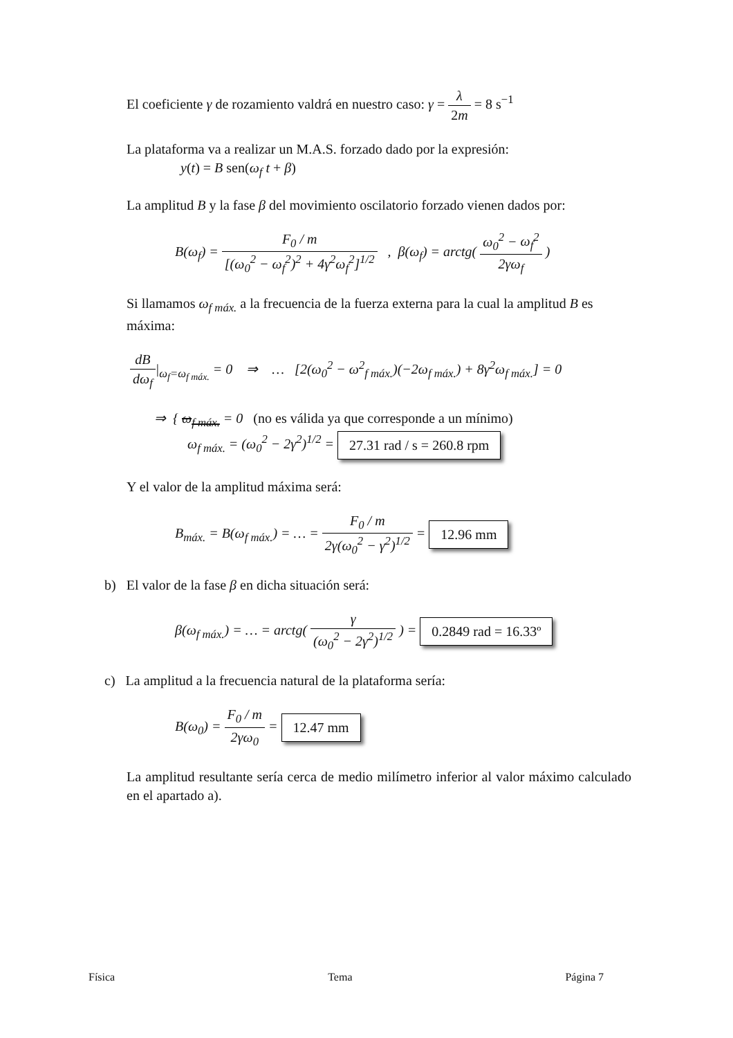El coeficiente γ de rozamiento valdrá en nuestro caso: γ = λ 2m = 8 s<sup>−1</sup>
La plataforma va a realizar un M.A.S. forzado dado por la expresión:
y(t) = B sen(ω<sub>f</sub> t + β)
La amplitud B y la fase β del movimiento oscilatorio forzado vienen dados por:
B(ω<sub>f</sub>) = F<sub>0</sub> / m [(ω<sub>0</sub><sup>2</sup> − ω<sub>f</sub><sup>2</sup>)<sup>2</sup> + 4γ<sup>2</sup>ω<sub>f</sub><sup>2</sup>]<sup>1/2</sup> , β(ω<sub>f</sub>) = arctg( ω<sub>0</sub><sup>2</sup> − ω<sub>f</sub><sup>2</sup> 2γω<sub>f</sub> )
Si llamamos ω<sub>f máx.</sub> a la frecuencia de la fuerza externa para la cual la amplitud B es máxima:
dB dω<sub>f</sub>|<sub>ω<sub>f</sub>=ω<sub>f máx.</sub></sub> = 0 ⇒ … [2(ω<sub>0</sub><sup>2</sup> − ω<sup>2</sup><sub>f máx.</sub>)(−2ω<sub>f máx.</sub>) + 8γ<sup>2</sup>ω<sub>f máx.</sub>] = 0
⇒ { ω<sub>f máx.</sub> = 0 (no es válida ya que corresponde a un mínimo)
ω<sub>f máx.</sub> = (ω<sub>0</sub><sup>2</sup> − 2γ<sup>2</sup>)<sup>1/2</sup> = 27.31 rad / s = 260.8 rpm
Y el valor de la amplitud máxima será:
B<sub>máx.</sub> = B(ω<sub>f máx.</sub>) = … = F<sub>0</sub> / m 2γ(ω<sub>0</sub><sup>2</sup> − γ<sup>2</sup>)<sup>1/2</sup> = 12.96 mm
b) El valor de la fase β en dicha situación será:
β(ω<sub>f máx.</sub>) = … = arctg( γ (ω<sub>0</sub><sup>2</sup> − 2γ<sup>2</sup>)<sup>1/2</sup> ) = 0.2849 rad = 16.33º
c) La amplitud a la frecuencia natural de la plataforma sería:
B(ω<sub>0</sub>) = F<sub>0</sub> / m 2γω<sub>0</sub> = 12.47 mm
La amplitud resultante sería cerca de medio milímetro inferior al valor máximo calculado en el apartado a).
Física Tema Página 7